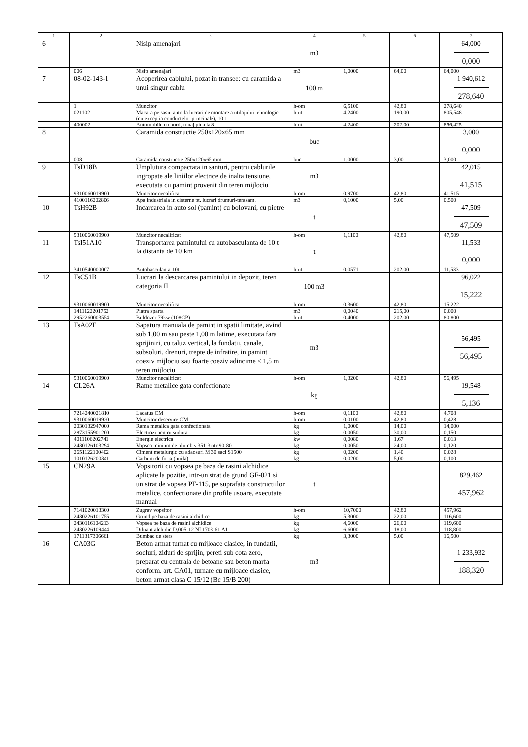| 1 | 2 | 3 | 4 | 5 | 6 | 7 |
| --- | --- | --- | --- | --- | --- | --- |
| 6 | | Nisip amenajari | m3 | | | 64,000 0,000 |
| | 006 | Nisip amenajari | m3 | 1,0000 | 64,00 | 64,000 |
| 7 | 08-02-143-1 | Acoperirea cablului, pozat in transee: cu caramida a unui singur cablu | 100 m | | | 1 940,612 278,640 |
| | 1 | Muncitor | h-om | 6,5100 | 42,80 | 278,640 |
| | 021102 | Macara pe sasiu auto la lucrari de montare a utilajului tehnologic (cu exceptia conductelor principale), 10 t | h-ut | 4,2400 | 190,00 | 805,548 |
| | 400002 | Automobile cu bord, tonaj pina la 8 t | h-ut | 4,2400 | 202,00 | 856,425 |
| 8 | | Caramida constructie 250x120x65 mm | buc | | | 3,000 0,000 |
| | 008 | Caramida constructie 250x120x65 mm | buc | 1,0000 | 3,00 | 3,000 |
| 9 | TsD18B | Umplutura compactata in santuri, pentru cablurile ingropate ale liniilor electrice de inalta tensiune, executata cu pamint provenit din teren mijlociu | m3 | | | 42,015 41,515 |
| | 9310060019900 | Muncitor necalificat | h-om | 0,9700 | 42,80 | 41,515 |
| | 4100116202806 | Apa industriala in cisterne pt. lucrari drumuri-terasam. | m3 | 0,1000 | 5,00 | 0,500 |
| 10 | TsH92B | Incarcarea in auto sol (pamint) cu bolovani, cu pietre | t | | | 47,509 47,509 |
| | 9310060019900 | Muncitor necalificat | h-om | 1,1100 | 42,80 | 47,509 |
| 11 | TsI51A10 | Transportarea pamintului cu autobasculanta de 10 t la distanta de 10 km | t | | | 11,533 0,000 |
| | 3410540000007 | Autobasculanta-10t | h-ut | 0,0571 | 202,00 | 11,533 |
| 12 | TsC51B | Lucrari la descarcarea pamintului in depozit, teren categoria II | 100 m3 | | | 96,022 15,222 |
| | 9310060019900 | Muncitor necalificat | h-om | 0,3600 | 42,80 | 15,222 |
| | 1411122201752 | Piatra sparta | m3 | 0,0040 | 215,00 | 0,000 |
| | 2952260003554 | Buldozer 79kw (108CP) | h-ut | 0,4000 | 202,00 | 80,800 |
| 13 | TsA02E | Sapatura manuala de pamint in spatii limitate, avind sub 1,00 m sau peste 1,00 m latime, executata fara sprijiniri, cu taluz vertical, la fundatii, canale, subsoluri, drenuri, trepte de infratire, in pamint coeziv mijlociu sau foarte coeziv adincime < 1,5 m teren mijlociu | m3 | | | 56,495 56,495 |
| | 9310060019900 | Muncitor necalificat | h-om | 1,3200 | 42,80 | 56,495 |
| 14 | CL26A | Rame metalice gata confectionate | kg | | | 19,548 5,136 |
| | 7214240021810 | Lacatus CM | h-om | 0,1100 | 42,80 | 4,708 |
| | 9310060019920 | Muncitor deservire CM | h-om | 0,0100 | 42,80 | 0,428 |
| | 2030132947000 | Rama metalica gata confectionata | kg | 1,0000 | 14,00 | 14,000 |
| | 2873155901200 | Electrozi pentru sudura | kg | 0,0050 | 30,00 | 0,150 |
| | 4011106202741 | Energie electrica | kw | 0,0080 | 1,67 | 0,013 |
| | 2430126103294 | Vopsea minium de plumb v.351-3 ntr 90-80 | kg | 0,0050 | 24,00 | 0,120 |
| | 2651122100402 | Ciment metalurgic cu adaosuri M 30 saci S1500 | kg | 0,0200 | 1,40 | 0,028 |
| | 1010126200341 | Carbuni de forja (huila) | kg | 0,0200 | 5,00 | 0,100 |
| 15 | CN29A | Vopsitorii cu vopsea pe baza de rasini alchidice aplicate la pozitie, intr-un strat de grund GF-021 si un strat de vopsea PF-115, pe suprafata constructiilor metalice, confectionate din profile usoare, executate manual | t | | | 829,462 457,962 |
| | 7141020013300 | Zugrav vopsitor | h-om | 10,7000 | 42,80 | 457,962 |
| | 2430226101755 | Grund pe baza de rasini alchidice | kg | 5,3000 | 22,00 | 116,600 |
| | 2430116104213 | Vopsea pe baza de rasini alchidice | kg | 4,6000 | 26,00 | 119,600 |
| | 2430226109444 | Diluant alchidic D.005-12 NI 1708-61 A1 | kg | 6,6000 | 18,00 | 118,800 |
| | 1711317306661 | Bumbac de sters | kg | 3,3000 | 5,00 | 16,500 |
| 16 | CA03G | Beton armat turnat cu mijloace clasice, in fundatii, socluri, ziduri de sprijin, pereti sub cota zero, preparat cu centrala de betoane sau beton marfa conform. art. CA01, turnare cu mijloace clasice, beton armat clasa C 15/12 (Bc 15/B 200) | m3 | | | 1 233,932 188,320 |